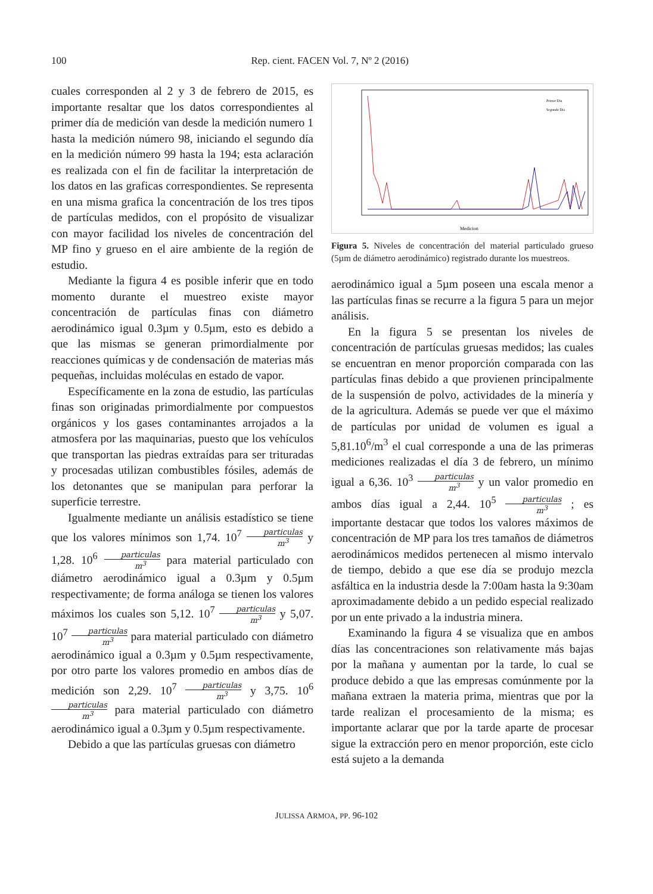100 Rep. cient. FACEN Vol. 7, Nº 2 (2016)
cuales corresponden al 2 y 3 de febrero de 2015, es importante resaltar que los datos correspondientes al primer día de medición van desde la medición numero 1 hasta la medición número 98, iniciando el segundo día en la medición número 99 hasta la 194; esta aclaración es realizada con el fin de facilitar la interpretación de los datos en las graficas correspondientes. Se representa en una misma grafica la concentración de los tres tipos de partículas medidos, con el propósito de visualizar con mayor facilidad los niveles de concentración del MP fino y grueso en el aire ambiente de la región de estudio.
Mediante la figura 4 es posible inferir que en todo momento durante el muestreo existe mayor concentración de partículas finas con diámetro aerodinámico igual 0.3µm y 0.5µm, esto es debido a que las mismas se generan primordialmente por reacciones químicas y de condensación de materias más pequeñas, incluidas moléculas en estado de vapor.
Específicamente en la zona de estudio, las partículas finas son originadas primordialmente por compuestos orgánicos y los gases contaminantes arrojados a la atmosfera por las maquinarias, puesto que los vehículos que transportan las piedras extraídas para ser trituradas y procesadas utilizan combustibles fósiles, además de los detonantes que se manipulan para perforar la superficie terrestre.
Igualmente mediante un análisis estadístico se tiene que los valores mínimos son 1,74. 10<sup>7</sup> particulas m<sup>3</sup> y 1,28. 10<sup>6</sup> particulas m<sup>3</sup> para material particulado con diámetro aerodinámico igual a 0.3µm y 0.5µm respectivamente; de forma análoga se tienen los valores máximos los cuales son 5,12. 10<sup>7</sup> particulas m<sup>3</sup> y 5,07. 10<sup>7</sup> particulas m<sup>3</sup> para material particulado con diámetro aerodinámico igual a 0.3µm y 0.5µm respectivamente, por otro parte los valores promedio en ambos días de medición son 2,29. 10<sup>7</sup> particulas m<sup>3</sup> y 3,75. 10<sup>6</sup> particulas m<sup>3</sup> para material particulado con diámetro aerodinámico igual a 0.3µm y 0.5µm respectivamente.
Debido a que las partículas gruesas con diámetro
Medicion
Primer Dia
Segundo Dia
Figura 5. Niveles de concentración del material particulado grueso (5µm de diámetro aerodinámico) registrado durante los muestreos.
aerodinámico igual a 5µm poseen una escala menor a las partículas finas se recurre a la figura 5 para un mejor análisis.
En la figura 5 se presentan los niveles de concentración de partículas gruesas medidos; las cuales se encuentran en menor proporción comparada con las partículas finas debido a que provienen principalmente de la suspensión de polvo, actividades de la minería y de la agricultura. Además se puede ver que el máximo de partículas por unidad de volumen es igual a 5,81.10<sup>6</sup>/m<sup>3</sup> el cual corresponde a una de las primeras mediciones realizadas el día 3 de febrero, un mínimo igual a 6,36. 10<sup>3</sup> particulas m<sup>3</sup> y un valor promedio en ambos días igual a 2,44. 10<sup>5</sup> particulas m<sup>3</sup> ; es importante destacar que todos los valores máximos de concentración de MP para los tres tamaños de diámetros aerodinámicos medidos pertenecen al mismo intervalo de tiempo, debido a que ese día se produjo mezcla asfáltica en la industria desde la 7:00am hasta la 9:30am aproximadamente debido a un pedido especial realizado por un ente privado a la industria minera.
Examinando la figura 4 se visualiza que en ambos días las concentraciones son relativamente más bajas por la mañana y aumentan por la tarde, lo cual se produce debido a que las empresas comúnmente por la mañana extraen la materia prima, mientras que por la tarde realizan el procesamiento de la misma; es importante aclarar que por la tarde aparte de procesar sigue la extracción pero en menor proporción, este ciclo está sujeto a la demanda
JULISSA ARMOA, PP. 96-102